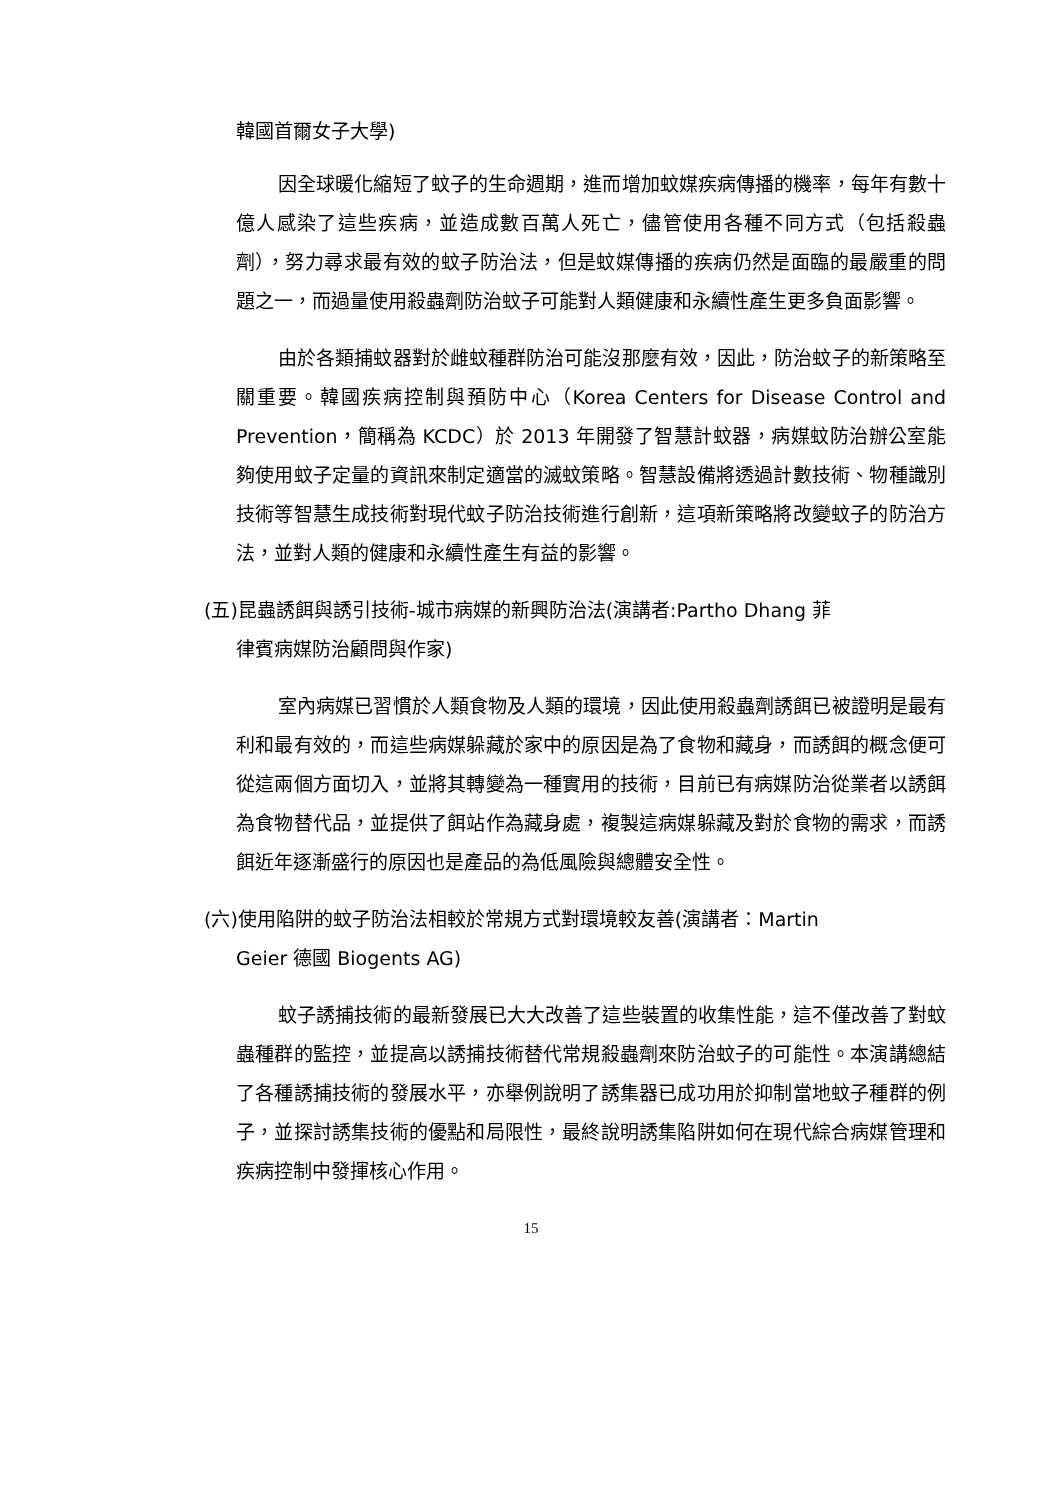韓國首爾女子大學)
因全球暖化縮短了蚊子的生命週期，進而增加蚊媒疾病傳播的機率，每年有數十億人感染了這些疾病，並造成數百萬人死亡，儘管使用各種不同方式（包括殺蟲劑），努力尋求最有效的蚊子防治法，但是蚊媒傳播的疾病仍然是面臨的最嚴重的問題之一，而過量使用殺蟲劑防治蚊子可能對人類健康和永續性產生更多負面影響。
由於各類捕蚊器對於雌蚊種群防治可能沒那麼有效，因此，防治蚊子的新策略至關重要。韓國疾病控制與預防中心（Korea Centers for Disease Control and Prevention，簡稱為 KCDC）於 2013 年開發了智慧計蚊器，病媒蚊防治辦公室能夠使用蚊子定量的資訊來制定適當的滅蚊策略。智慧設備將透過計數技術、物種識別技術等智慧生成技術對現代蚊子防治技術進行創新，這項新策略將改變蚊子的防治方法，並對人類的健康和永續性產生有益的影響。
(五)昆蟲誘餌與誘引技術-城市病媒的新興防治法(演講者:Partho Dhang 菲
律賓病媒防治顧問與作家)
室內病媒已習慣於人類食物及人類的環境，因此使用殺蟲劑誘餌已被證明是最有利和最有效的，而這些病媒躲藏於家中的原因是為了食物和藏身，而誘餌的概念便可從這兩個方面切入，並將其轉變為一種實用的技術，目前已有病媒防治從業者以誘餌為食物替代品，並提供了餌站作為藏身處，複製這病媒躲藏及對於食物的需求，而誘餌近年逐漸盛行的原因也是產品的為低風險與總體安全性。
(六)使用陷阱的蚊子防治法相較於常規方式對環境較友善(演講者：Martin
Geier 德國 Biogents AG)
蚊子誘捕技術的最新發展已大大改善了這些裝置的收集性能，這不僅改善了對蚊蟲種群的監控，並提高以誘捕技術替代常規殺蟲劑來防治蚊子的可能性。本演講總結了各種誘捕技術的發展水平，亦舉例說明了誘集器已成功用於抑制當地蚊子種群的例子，並探討誘集技術的優點和局限性，最終說明誘集陷阱如何在現代綜合病媒管理和疾病控制中發揮核心作用。
15